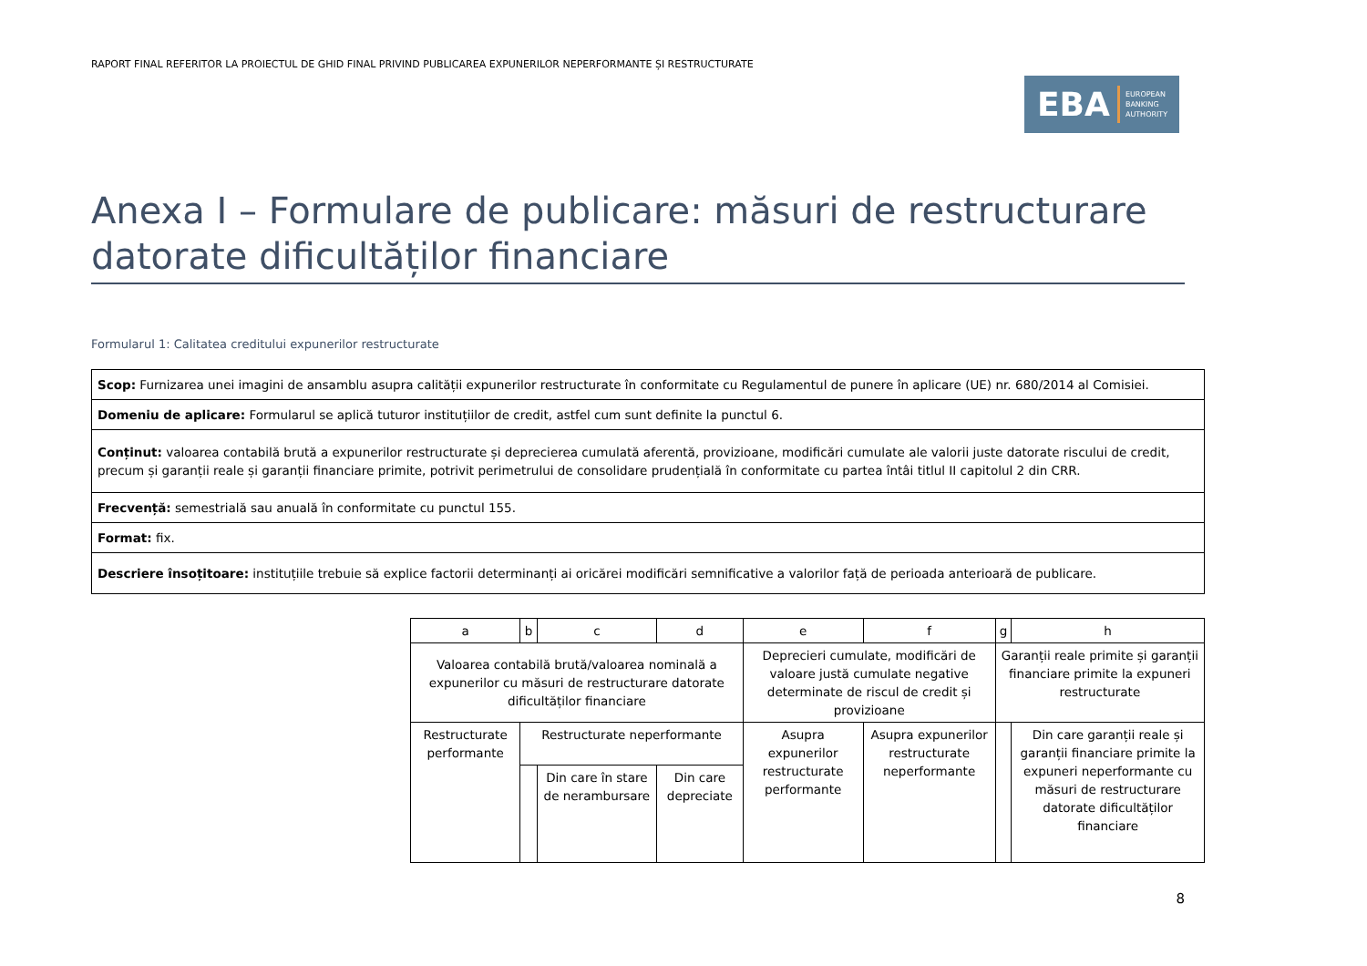RAPORT FINAL REFERITOR LA PROIECTUL DE GHID FINAL PRIVIND PUBLICAREA EXPUNERILOR NEPERFORMANTE ȘI RESTRUCTURATE
EBA EUROPEAN
BANKING
AUTHORITY
Anexa I – Formulare de publicare: măsuri de restructurare datorate dificultăților financiare
Formularul 1: Calitatea creditului expunerilor restructurate
| Scop: Furnizarea unei imagini de ansamblu asupra calității expunerilor restructurate în conformitate cu Regulamentul de punere în aplicare (UE) nr. 680/2014 al Comisiei. |
| Domeniu de aplicare: Formularul se aplică tuturor instituțiilor de credit, astfel cum sunt definite la punctul 6. |
| Conținut: valoarea contabilă brută a expunerilor restructurate și deprecierea cumulată aferentă, provizioane, modificări cumulate ale valorii juste datorate riscului de credit, precum și garanții reale și garanții financiare primite, potrivit perimetrului de consolidare prudențială în conformitate cu partea întâi titlul II capitolul 2 din CRR. |
| Frecvență: semestrială sau anuală în conformitate cu punctul 155. |
| Format: fix. |
| Descriere însoțitoare: instituțiile trebuie să explice factorii determinanți ai oricărei modificări semnificative a valorilor față de perioada anterioară de publicare. |
| a | b | c | d | e | f | g | h |
| Valoarea contabilă brută/valoarea nominală a expunerilor cu măsuri de restructurare datorate dificultăților financiare | | | | Deprecieri cumulate, modificări de valoare justă cumulate negative determinate de riscul de credit și provizioane | | Garanții reale primite și garanții financiare primite la expuneri restructurate | |
| Restructurate performante | Restructurate neperformante | | | Asupra expunerilor restructurate performante | Asupra expunerilor restructurate neperformante | | Din care garanții reale și garanții financiare primite la expuneri neperformante cu măsuri de restructurare datorate dificultăților financiare |
| | | Din care în stare de nerambursare | Din care depreciate | | | | |
8